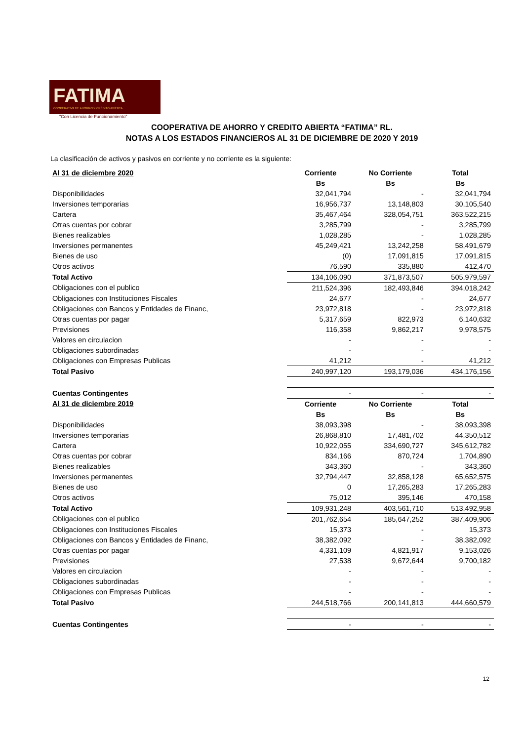FATIMA
COOPERATIVA DE AHORRO Y CRÉDITO ABIERTA
"Con Licencia de Funcionamiento"
COOPERATIVA DE AHORRO Y CREDITO ABIERTA “FATIMA” RL.
NOTAS A LOS ESTADOS FINANCIEROS AL 31 DE DICIEMBRE DE 2020 Y 2019
La clasificación de activos y pasivos en corriente y no corriente es la siguiente:
| Al 31 de diciembre 2020 | Corriente | No Corriente | Total |
| --- | --- | --- | --- |
| | Bs | Bs | Bs |
| Disponibilidades | 32,041,794 | - | 32,041,794 |
| Inversiones temporarias | 16,956,737 | 13,148,803 | 30,105,540 |
| Cartera | 35,467,464 | 328,054,751 | 363,522,215 |
| Otras cuentas por cobrar | 3,285,799 | - | 3,285,799 |
| Bienes realizables | 1,028,285 | - | 1,028,285 |
| Inversiones permanentes | 45,249,421 | 13,242,258 | 58,491,679 |
| Bienes de uso | (0) | 17,091,815 | 17,091,815 |
| Otros activos | 76,590 | 335,880 | 412,470 |
| Total Activo | 134,106,090 | 371,873,507 | 505,979,597 |
| Obligaciones con el publico | 211,524,396 | 182,493,846 | 394,018,242 |
| Obligaciones con Instituciones Fiscales | 24,677 | - | 24,677 |
| Obligaciones con Bancos y Entidades de Financ, | 23,972,818 | - | 23,972,818 |
| Otras cuentas por pagar | 5,317,659 | 822,973 | 6,140,632 |
| Previsiones | 116,358 | 9,862,217 | 9,978,575 |
| Valores en circulacion | - | - | - |
| Obligaciones subordinadas | - | - | - |
| Obligaciones con Empresas Publicas | 41,212 | - | 41,212 |
| Total Pasivo | 240,997,120 | 193,179,036 | 434,176,156 |
| Cuentas Contingentes | - | - | - |
| Al 31 de diciembre 2019 | Corriente | No Corriente | Total |
| | Bs | Bs | Bs |
| Disponibilidades | 38,093,398 | - | 38,093,398 |
| Inversiones temporarias | 26,868,810 | 17,481,702 | 44,350,512 |
| Cartera | 10,922,055 | 334,690,727 | 345,612,782 |
| Otras cuentas por cobrar | 834,166 | 870,724 | 1,704,890 |
| Bienes realizables | 343,360 | - | 343,360 |
| Inversiones permanentes | 32,794,447 | 32,858,128 | 65,652,575 |
| Bienes de uso | 0 | 17,265,283 | 17,265,283 |
| Otros activos | 75,012 | 395,146 | 470,158 |
| Total Activo | 109,931,248 | 403,561,710 | 513,492,958 |
| Obligaciones con el publico | 201,762,654 | 185,647,252 | 387,409,906 |
| Obligaciones con Instituciones Fiscales | 15,373 | - | 15,373 |
| Obligaciones con Bancos y Entidades de Financ, | 38,382,092 | - | 38,382,092 |
| Otras cuentas por pagar | 4,331,109 | 4,821,917 | 9,153,026 |
| Previsiones | 27,538 | 9,672,644 | 9,700,182 |
| Valores en circulacion | - | - | - |
| Obligaciones subordinadas | - | - | - |
| Obligaciones con Empresas Publicas | - | - | - |
| Total Pasivo | 244,518,766 | 200,141,813 | 444,660,579 |
| Cuentas Contingentes | - | - | - |
12